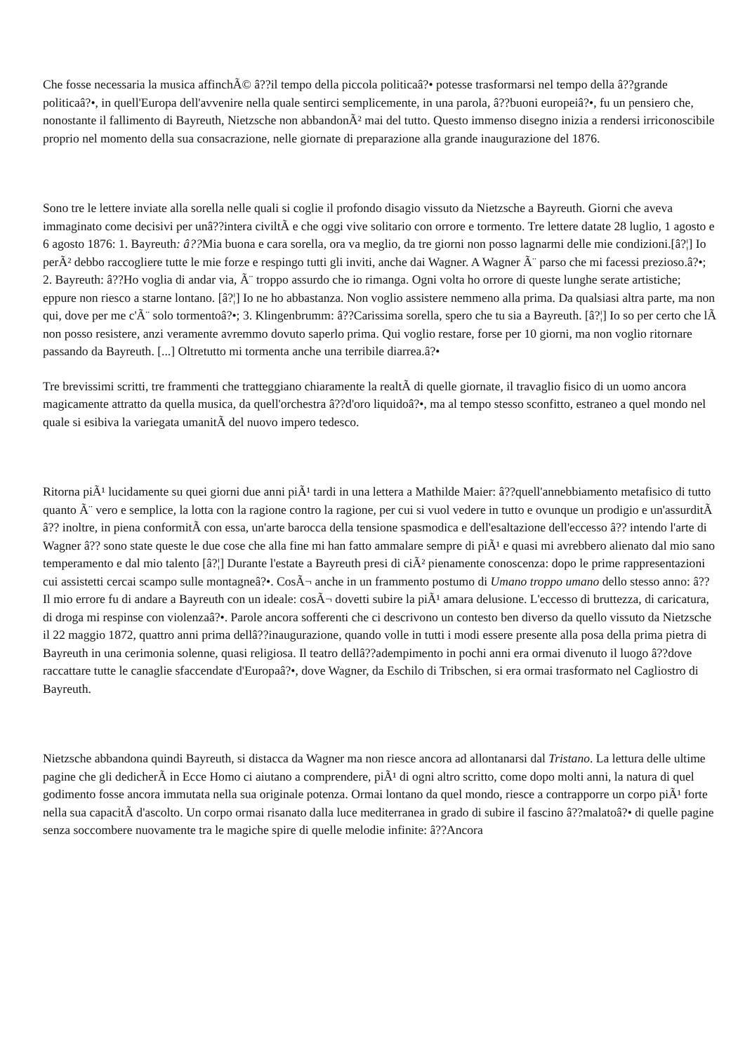Che fosse necessaria la musica affinchÃ© â??il tempo della piccola politicaâ?• potesse trasformarsi nel tempo della â??grande politicaâ?•, in quell'Europa dell'avvenire nella quale sentirci semplicemente, in una parola, â??buoni europeiâ?•, fu un pensiero che, nonostante il fallimento di Bayreuth, Nietzsche non abbandonÃ² mai del tutto. Questo immenso disegno inizia a rendersi irriconoscibile proprio nel momento della sua consacrazione, nelle giornate di preparazione alla grande inaugurazione del 1876.
Sono tre le lettere inviate alla sorella nelle quali si coglie il profondo disagio vissuto da Nietzsche a Bayreuth. Giorni che aveva immaginato come decisivi per unâ??intera civiltÃ e che oggi vive solitario con orrore e tormento. Tre lettere datate 28 luglio, 1 agosto e 6 agosto 1876: 1. Bayreuth: â??Mia buona e cara sorella, ora va meglio, da tre giorni non posso lagnarmi delle mie condizioni.[â?¦] Io perÃ² debbo raccogliere tutte le mie forze e respingo tutti gli inviti, anche dai Wagner. A Wagner Ã¨ parso che mi facessi prezioso.â?•; 2. Bayreuth: â??Ho voglia di andar via, Ã¨ troppo assurdo che io rimanga. Ogni volta ho orrore di queste lunghe serate artistiche; eppure non riesco a starne lontano. [â?¦] Io ne ho abbastanza. Non voglio assistere nemmeno alla prima. Da qualsiasi altra parte, ma non qui, dove per me c'Ã¨ solo tormentoâ?•; 3. Klingenbrumm: â??Carissima sorella, spero che tu sia a Bayreuth. [â?¦] Io so per certo che lÃ non posso resistere, anzi veramente avremmo dovuto saperlo prima. Qui voglio restare, forse per 10 giorni, ma non voglio ritornare passando da Bayreuth. [...] Oltretutto mi tormenta anche una terribile diarrea.â?•
Tre brevissimi scritti, tre frammenti che tratteggiano chiaramente la realtÃ di quelle giornate, il travaglio fisico di un uomo ancora magicamente attratto da quella musica, da quell'orchestra â??d'oro liquidoâ?•, ma al tempo stesso sconfitto, estraneo a quel mondo nel quale si esibiva la variegata umanitÃ del nuovo impero tedesco.
Ritorna piÃ¹ lucidamente su quei giorni due anni piÃ¹ tardi in una lettera a Mathilde Maier: â??quell'annebbiamento metafisico di tutto quanto Ã¨ vero e semplice, la lotta con la ragione contro la ragione, per cui si vuol vedere in tutto e ovunque un prodigio e un'assurditÃ â?? inoltre, in piena conformitÃ con essa, un'arte barocca della tensione spasmodica e dell'esaltazione dell'eccesso â?? intendo l'arte di Wagner â?? sono state queste le due cose che alla fine mi han fatto ammalare sempre di piÃ¹ e quasi mi avrebbero alienato dal mio sano temperamento e dal mio talento [â?¦] Durante l'estate a Bayreuth presi di ciÃ² pienamente conoscenza: dopo le prime rappresentazioni cui assistetti cercai scampo sulle montagneâ?•. CosÃ¬ anche in un frammento postumo di Umano troppo umano dello stesso anno: â??Il mio errore fu di andare a Bayreuth con un ideale: cosÃ¬ dovetti subire la piÃ¹ amara delusione. L'eccesso di bruttezza, di caricatura, di droga mi respinse con violenzaâ?•. Parole ancora sofferenti che ci descrivono un contesto ben diverso da quello vissuto da Nietzsche il 22 maggio 1872, quattro anni prima dellâ??inaugurazione, quando volle in tutti i modi essere presente alla posa della prima pietra di Bayreuth in una cerimonia solenne, quasi religiosa. Il teatro dellâ??adempimento in pochi anni era ormai divenuto il luogo â??dove raccattare tutte le canaglie sfaccendate d'Europaâ?•, dove Wagner, da Eschilo di Tribschen, si era ormai trasformato nel Cagliostro di Bayreuth.
Nietzsche abbandona quindi Bayreuth, si distacca da Wagner ma non riesce ancora ad allontanarsi dal Tristano. La lettura delle ultime pagine che gli dedicherÃ in Ecce Homo ci aiutano a comprendere, piÃ¹ di ogni altro scritto, come dopo molti anni, la natura di quel godimento fosse ancora immutata nella sua originale potenza. Ormai lontano da quel mondo, riesce a contrapporre un corpo piÃ¹ forte nella sua capacitÃ d'ascolto. Un corpo ormai risanato dalla luce mediterranea in grado di subire il fascino â??malatoâ?• di quelle pagine senza soccombere nuovamente tra le magiche spire di quelle melodie infinite: â??Ancora